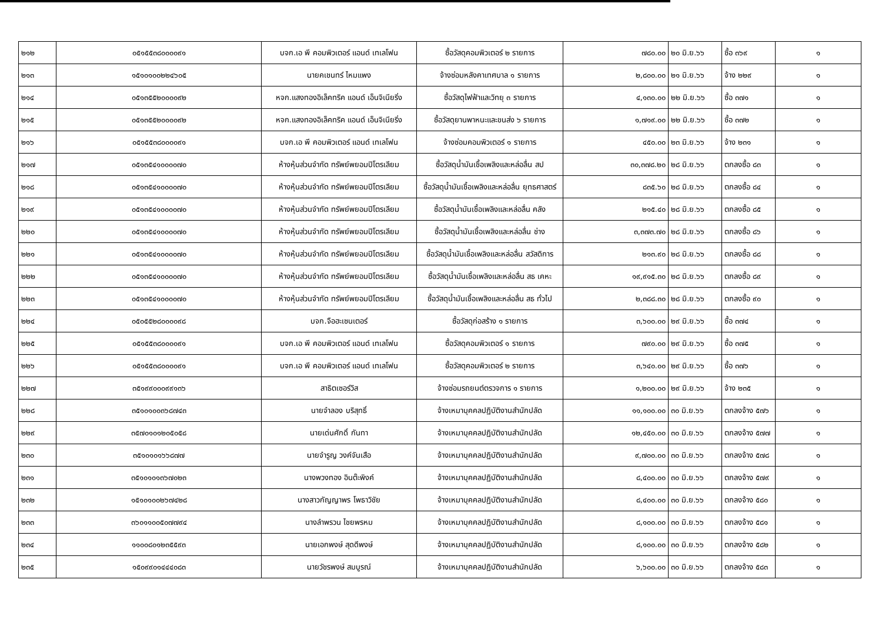| ๒๑๒ | ๐๕๑๕๕๓๘๐๐๐๐๙๑ | บจก.เอ พี คอมพิวเตอร์ แอนด์ เทเลโฟน | ซื้อวัสดุคอมพิวเตอร์ ๒ รายการ | ๗๘๐.๐๐ | ๒๐ มิ.ย.๖๖ | ซื้อ ๓๖๙ | ๑ |
| ๒๑๓ | ๑๕๑๐๑๐๐๒๒๔๖๐๕ | นายคเชนทร์ ไหมแพง | จ้างซ่อมหลังคาเทศบาล ๑ รายการ | ๒,๘๐๐.๐๐ | ๒๑ มิ.ย.๖๖ | จ้าง ๒๒๙ | ๑ |
| ๒๑๔ | ๐๕๑๓๕๕๒๐๐๐๐๙๒ | หจก.แสงทองอิเล็คทริค แอนด์ เอ็นจิเนียริ่ง | ซื้อวัสดุไฟฟ้าและวิทยุ ๓ รายการ | ๔,๑๓๐.๐๐ | ๒๒ มิ.ย.๖๖ | ซื้อ ๓๗๑ | ๑ |
| ๒๑๕ | ๐๕๑๓๕๕๒๐๐๐๐๙๒ | หจก.แสงทองอิเล็คทริค แอนด์ เอ็นจิเนียริ่ง | ซื้อวัสดุยานพาหนะและขนส่ง ๖ รายการ | ๑,๗๑๙.๐๐ | ๒๒ มิ.ย.๖๖ | ซื้อ ๓๗๒ | ๑ |
| ๒๑๖ | ๐๕๑๕๕๓๘๐๐๐๐๙๑ | บจก.เอ พี คอมพิวเตอร์ แอนด์ เทเลโฟน | จ้างซ่อมคอมพิวเตอร์ ๑ รายการ | ๔๕๐.๐๐ | ๒๓ มิ.ย.๖๖ | จ้าง ๒๓๑ | ๑ |
| ๒๑๗ | ๐๕๑๓๕๔๑๐๐๐๐๗๐ | ห้างหุ้นส่วนจำกัด ทรัพย์พยอมปิโตรเลียม | ซื้อวัสดุน้ำมันเชื้อเพลิงและหล่อลื่น สป | ๓๐,๓๗๘.๒๐ | ๒๘ มิ.ย.๖๖ | ตกลงซื้อ ๘๓ | ๑ |
| ๒๑๘ | ๐๕๑๓๕๔๑๐๐๐๐๗๐ | ห้างหุ้นส่วนจำกัด ทรัพย์พยอมปิโตรเลียม | ซื้อวัสดุน้ำมันเชื้อเพลิงและหล่อลื่น ยุทธศาสตร์ | ๘๓๕.๖๐ | ๒๘ มิ.ย.๖๖ | ตกลงซื้อ ๘๔ | ๑ |
| ๒๑๙ | ๐๕๑๓๕๔๑๐๐๐๐๗๐ | ห้างหุ้นส่วนจำกัด ทรัพย์พยอมปิโตรเลียม | ซื้อวัสดุน้ำมันเชื้อเพลิงและหล่อลื่น คลัง | ๒๑๕.๔๐ | ๒๘ มิ.ย.๖๖ | ตกลงซื้อ ๘๕ | ๑ |
| ๒๒๐ | ๐๕๑๓๕๔๑๐๐๐๐๗๐ | ห้างหุ้นส่วนจำกัด ทรัพย์พยอมปิโตรเลียม | ซื้อวัสดุน้ำมันเชื้อเพลิงและหล่อลื่น ช่าง | ๓,๓๗๓.๗๐ | ๒๘ มิ.ย.๖๖ | ตกลงซื้อ ๘๖ | ๑ |
| ๒๒๑ | ๐๕๑๓๕๔๑๐๐๐๐๗๐ | ห้างหุ้นส่วนจำกัด ทรัพย์พยอมปิโตรเลียม | ซื้อวัสดุน้ำมันเชื้อเพลิงและหล่อลื่น สวัสดิการ | ๒๑๓.๙๐ | ๒๘ มิ.ย.๖๖ | ตกลงซื้อ ๘๘ | ๑ |
| ๒๒๒ | ๐๕๑๓๕๔๑๐๐๐๐๗๐ | ห้างหุ้นส่วนจำกัด ทรัพย์พยอมปิโตรเลียม | ซื้อวัสดุน้ำมันเชื้อเพลิงและหล่อลื่น สธ เคหะ | ๑๙,๙๑๕.๓๐ | ๒๘ มิ.ย.๖๖ | ตกลงซื้อ ๘๙ | ๑ |
| ๒๒๓ | ๐๕๑๓๕๔๑๐๐๐๐๗๐ | ห้างหุ้นส่วนจำกัด ทรัพย์พยอมปิโตรเลียม | ซื้อวัสดุน้ำมันเชื้อเพลิงและหล่อลื่น สธ ทั่วไป | ๒,๓๘๘.๓๐ | ๒๘ มิ.ย.๖๖ | ตกลงซื้อ ๙๐ | ๑ |
| ๒๒๔ | ๐๕๐๕๕๒๘๐๐๐๐๙๘ | บจก.จือฮะเซนเตอร์ | ซื้อวัสดุก่อสร้าง ๑ รายการ | ๓,๖๐๐.๐๐ | ๒๙ มิ.ย.๖๖ | ซื้อ ๓๗๔ | ๑ |
| ๒๒๕ | ๐๕๑๕๕๓๘๐๐๐๐๙๑ | บจก.เอ พี คอมพิวเตอร์ แอนด์ เทเลโฟน | ซื้อวัสดุคอมพิวเตอร์ ๑ รายการ | ๗๙๐.๐๐ | ๒๙ มิ.ย.๖๖ | ซื้อ ๓๗๕ | ๑ |
| ๒๒๖ | ๐๕๑๕๕๓๘๐๐๐๐๙๑ | บจก.เอ พี คอมพิวเตอร์ แอนด์ เทเลโฟน | ซื้อวัสดุคอมพิวเตอร์ ๒ รายการ | ๓,๖๔๐.๐๐ | ๒๙ มิ.ย.๖๖ | ซื้อ ๓๗๖ | ๑ |
| ๒๒๗ | ๓๕๑๙๙๐๐๐๙๙๑๓๖ | สาธิตเซอร์วิส | จ้างซ่อมรถยนต์ตรวจการ ๑ รายการ | ๑,๒๐๐.๐๐ | ๒๙ มิ.ย.๖๖ | จ้าง ๒๓๕ | ๑ |
| ๒๒๘ | ๓๕๑๐๑๐๐๓๖๘๗๔๓ | นายจำลอง บริสุทธิ์ | จ้างเหมาบุคคลปฏิบัติงานสำนักปลัด | ๑๑,๑๐๐.๐๐ | ๓๐ มิ.ย.๖๖ | ตกลงจ้าง ๕๗๖ | ๑ |
| ๒๒๙ | ๓๕๗๐๑๐๑๒๐๕๐๕๘ | นายเด่นศักดิ์ กันทา | จ้างเหมาบุคคลปฏิบัติงานสำนักปลัด | ๑๒,๔๕๐.๐๐ | ๓๐ มิ.ย.๖๖ | ตกลงจ้าง ๕๗๗ | ๑ |
| ๒๓๐ | ๓๕๑๐๑๐๑๖๖๘๗๗ | นายจำรูญ วงค์จันเสือ | จ้างเหมาบุคคลปฏิบัติงานสำนักปลัด | ๙,๗๐๐.๐๐ | ๓๐ มิ.ย.๖๖ | ตกลงจ้าง ๕๗๘ | ๑ |
| ๒๓๑ | ๓๕๑๐๑๐๑๓๖๗๐๒๓ | นางพวงทอง อินต๊ะพิงค์ | จ้างเหมาบุคคลปฏิบัติงานสำนักปลัด | ๘,๔๐๐.๐๐ | ๓๐ มิ.ย.๖๖ | ตกลงจ้าง ๕๗๙ | ๑ |
| ๒๓๒ | ๑๕๑๐๑๐๐๒๖๗๔๒๘ | นางสาวกัญญาพร โพธาวิชัย | จ้างเหมาบุคคลปฏิบัติงานสำนักปลัด | ๘,๔๐๐.๐๐ | ๓๐ มิ.ย.๖๖ | ตกลงจ้าง ๕๘๐ | ๑ |
| ๒๓๓ | ๓๖๐๑๑๐๐๕๐๗๗๙๔ | นางลำพรวน ไชยพรหม | จ้างเหมาบุคคลปฏิบัติงานสำนักปลัด | ๘,๑๐๐.๐๐ | ๓๐ มิ.ย.๖๖ | ตกลงจ้าง ๕๘๑ | ๑ |
| ๒๓๔ | ๑๑๐๐๘๐๑๒๓๕๕๙๓ | นายเอกพงษ์ สุดดีพงษ์ | จ้างเหมาบุคคลปฏิบัติงานสำนักปลัด | ๘,๑๐๐.๐๐ | ๓๐ มิ.ย.๖๖ | ตกลงจ้าง ๕๘๒ | ๑ |
| ๒๓๕ | ๑๕๐๙๙๐๑๔๔๔๐๘๓ | นายวัชรพงษ์ สมบูรณ์ | จ้างเหมาบุคคลปฏิบัติงานสำนักปลัด | ๖,๖๐๐.๐๐ | ๓๐ มิ.ย.๖๖ | ตกลงจ้าง ๕๘๓ | ๑ |